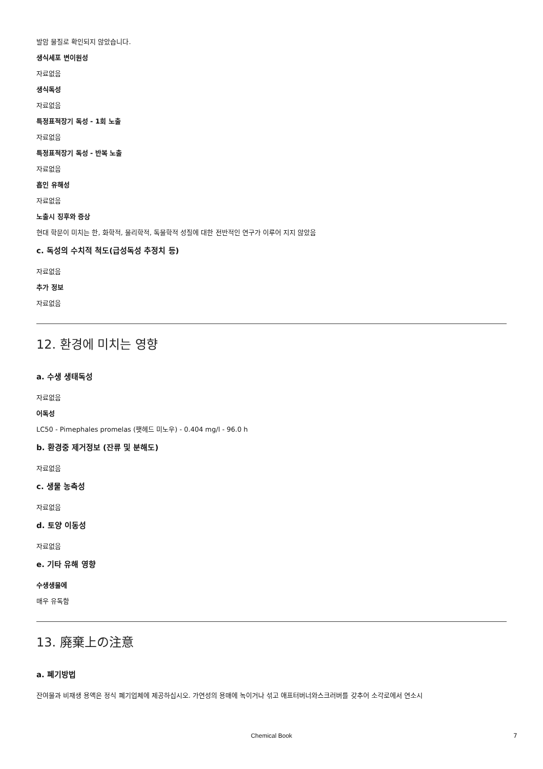발암 물질로 확인되지 않았습니다.
생식세포 변이원성
자료없음
생식독성
자료없음
특정표적장기 독성 - 1회 노출
자료없음
특정표적장기 독성 - 반복 노출
자료없음
흡인 유해성
자료없음
노출시 징후와 증상
현대 학문이 미치는 한, 화학적, 물리학적, 독물학적 성질에 대한 전반적인 연구가 이루어 지지 않았음
c. 독성의 수치적 척도(급성독성 추정치 등)
자료없음
추가 정보
자료없음
12. 환경에 미치는 영향
a. 수생 생태독성
자료없음
어독성
LC50 - Pimephales promelas (팻헤드 미노우) - 0.404 mg/l - 96.0 h
b. 환경중 제거정보 (잔류 및 분해도)
자료없음
c. 생물 농축성
자료없음
d. 토양 이동성
자료없음
e. 기타 유해 영향
수생생물에
매우 유독함
13. 廃棄上の注意
a. 폐기방법
잔여물과 비재생 용액은 정식 폐기업체에 제공하십시오. 가연성의 용매에 녹이거나 섞고 애프터버너와스크러버를 갖추어 소각로에서 연소시
Chemical Book 7